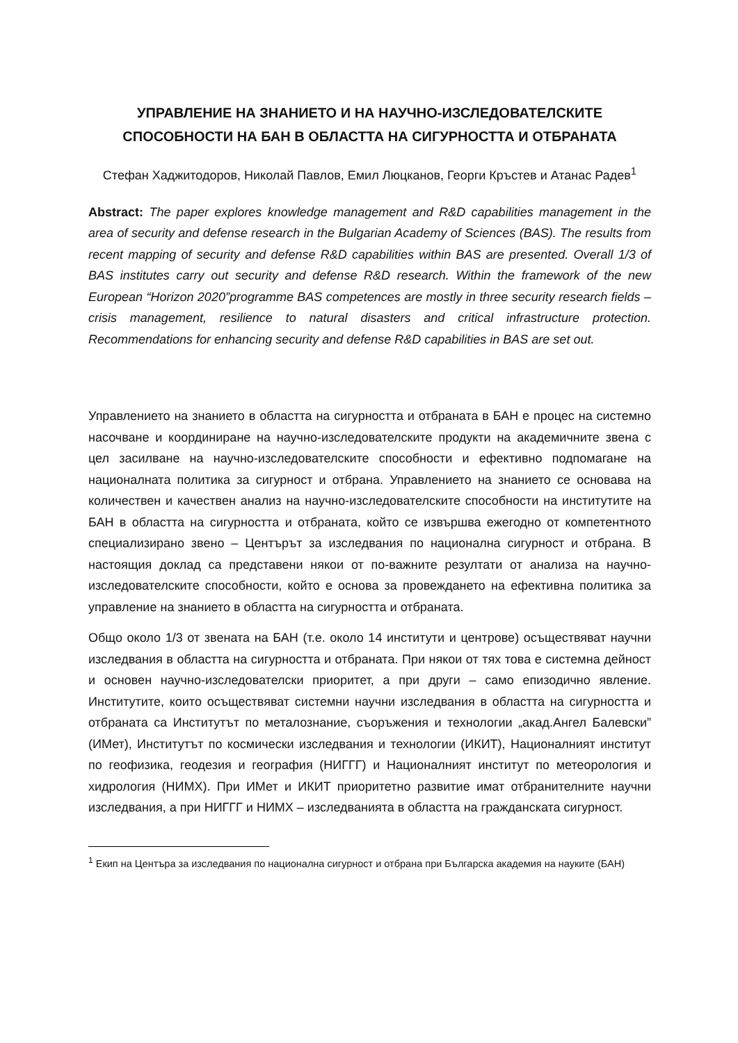УПРАВЛЕНИЕ НА ЗНАНИЕТО И НА НАУЧНО-ИЗСЛЕДОВАТЕЛСКИТЕ СПОСОБНОСТИ НА БАН В ОБЛАСТТА НА СИГУРНОСТТА И ОТБРАНАТА
Стефан Хаджитодоров, Николай Павлов, Емил Люцканов, Георги Кръстев и Атанас Радев<sup>1</sup>
Abstract: The paper explores knowledge management and R&D capabilities management in the area of security and defense research in the Bulgarian Academy of Sciences (BAS). The results from recent mapping of security and defense R&D capabilities within BAS are presented. Overall 1/3 of BAS institutes carry out security and defense R&D research. Within the framework of the new European “Horizon 2020”programme BAS competences are mostly in three security research fields – crisis management, resilience to natural disasters and critical infrastructure protection. Recommendations for enhancing security and defense R&D capabilities in BAS are set out.
Управлението на знанието в областта на сигурността и отбраната в БАН е процес на системно насочване и координиране на научно-изследователските продукти на академичните звена с цел засилване на научно-изследователските способности и ефективно подпомагане на националната политика за сигурност и отбрана. Управлението на знанието се основава на количествен и качествен анализ на научно-изследователските способности на институтите на БАН в областта на сигурността и отбраната, който се извършва ежегодно от компетентното специализирано звено – Центърът за изследвания по национална сигурност и отбрана. В настоящия доклад са представени някои от по-важните резултати от анализа на научно-изследователските способности, който е основа за провеждането на ефективна политика за управление на знанието в областта на сигурността и отбраната.
Общо около 1/3 от звената на БАН (т.е. около 14 институти и центрове) осъществяват научни изследвания в областта на сигурността и отбраната. При някои от тях това е системна дейност и основен научно-изследователски приоритет, а при други – само епизодично явление. Институтите, които осъществяват системни научни изследвания в областта на сигурността и отбраната са Институтът по металознание, съоръжения и технологии „акад.Ангел Балевски” (ИМет), Институтът по космически изследвания и технологии (ИКИТ), Националният институт по геофизика, геодезия и география (НИГГГ) и Националният институт по метеорология и хидрология (НИМХ). При ИМет и ИКИТ приоритетно развитие имат отбранителните научни изследвания, а при НИГГГ и НИМХ – изследванията в областта на гражданската сигурност.
<sup>1</sup> Екип на Центъра за изследвания по национална сигурност и отбрана при Българска академия на науките (БАН)